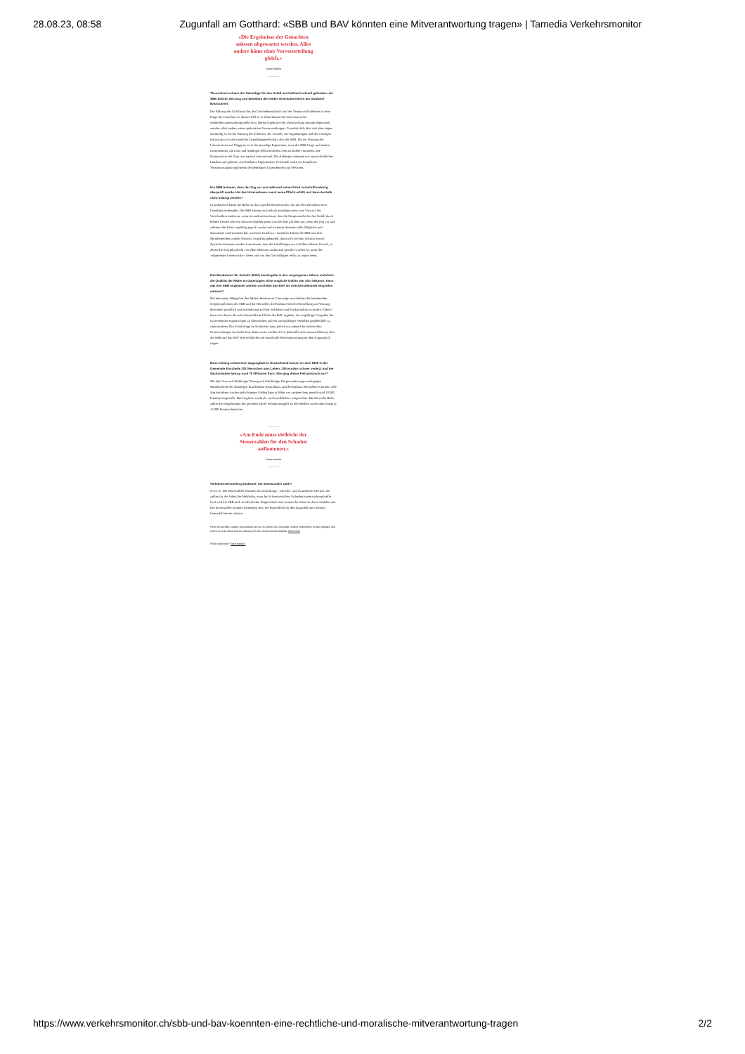28.08.23, 08:58 Zugunfall am Gotthard: «SBB und BAV könnten eine Mitverantwortung tragen» | Tamedia Verkehrsmonitor
«Die Ergebnisse der Gutachten müssen abgewartet werden. Alles andere käme einer Vorverurteilung gleich.»
Juana Vasella
Theoretisch scheint der Schuldige für den Unfall am Gotthard schnell gefunden: die SBB führten den Zug und betreiben die beiden Eisenbahnröhren am Gotthard-Basistunnel.
Die Klärung der Unfallursache, des Geschehensablaufs und der Verantwortlichkeiten ist eine Frage der Gutachter. In diesem Fall ist es federführend die Schweizerische Sicherheitsuntersuchungsstelle Sust. Deren Ergebnisse der Untersuchung müssen abgewartet werden, alles andere wären spekulative Vorverurteilungen. Grundsätzlich lässt sich aber sagen: Zuständig ist für die Wartung der Schienen, des Tunnels, der Signalanlagen und der sonstigen Infrastruktur ist die staatliche Eisenbahngesellschaft, also die SBB. Für die Wartung der Lokomotiven und Waggons ist es der jeweilige Eigentümer, etwa die SBB Cargo und andere Unternehmen, die Loks und Anhänger selbst betreiben oder an andere vermieten. Die Komposition des Zugs war typisch international: Die Anhänger stammen aus unterschiedlichen Ländern und gehören verschiedenen Eigentümern. Es besteht somit ein komplexes Verantwortungskonglomerat der beteiligten Unternehmen und Personen.
Die SBB betonen, dass der Zug vor und während seiner Fahrt vorschriftsmässig überprüft wurde. Hat das Unternehmen somit seine Pflicht erfüllt und kann deshalb nicht belangt werden?
Grundsätzlich haftet die Bahn für das typische Betriebsrisiko, das mit dem Betreiben einer Eisenbahn einhergeht. Die SBB können sich jedoch ausnahmsweise vom Vorwurf des Verschuldens entlasten, wenn sie nachweisen kann, dass die Hauptursache für den Unfall durch höhere Gewalt oder ein Drittverschulden gesetzt wurde. Das gilt aber nur, wenn der Zug vor und während der Fahrt sorgfältig geprüft wurde und sie damit ihrerseits alles Mögliche und Zumutbare unternommen hat, um einen Unfall zu vermeiden. Haben die SBB und ihre Mitarbeitenden in jeder Hinsicht sorgfältig gehandelt, dann trifft sie kein Schuldvorwurf. Zynische Stimmen würden formulieren, dass die Unfallfolgen nur in Fällen höherer Gewalt, in denen die Sorgfaltspflicht von allen Akteuren umfassend gewahrt worden ist, unter das «allgemeine Lebensrisiko» fielen und von den Geschädigten selbst zu tragen seien.
Das Bundesamt für Verkehr (BAV) bemängelte in den vergangenen Jahren mehrfach die Qualität der Räder an Güterzügen. Eine mögliche Gefahr war also bekannt. Kann das den SBB angelastet werden und hätte das BAV als Aufsichtsbehörde eingreifen müssen?
Die bekannten Mängel an den Rädern bestimmter Güterzüge verschärften die bestehenden Sorgfaltspflichten der SBB und der Hersteller, die Radsätze bei der Herstellung und Wartung besonders gründlich und aufmerksam auf ihre Sicherheit und Funktionalität zu prüfen. Ebenso kann sich daraus die aufsichtsrechtliche Pflicht des BAV ergeben, ein sorgfältiges Vorgehen der Unternehmen engmaschiger zu überwachen und ein unsorgfältiges Verhalten gegebenfalls zu sanktionieren. Die Schuldfrage im Konkreten kann jedoch nur anhand der technischen Untersuchungen durch die Sust beantwortet werden. Es ist jedenfalls nicht auszuschliessen, dass die SBB und das BAV eine rechtliche und moralische Mitverantwortung an dem Zugunglück tragen.
Beim bislang schwersten Zugunglück in Deutschland kamen im Juni 1998 in der Gemeinde Enschede 101 Menschen ums Leben, 105 wurden schwer verletzt und der Sachschaden betrug rund 75 Millionen Euro. Wie ging dieser Fall juristisch aus?
Mit dem Vorwurf fahrlässiger Tötung und fahrlässiger Körperverletzung wurde gegen Mitarbeitende des damaligen Bundesbahn-Zentralamts und des Radsatz-Herstellers ermittelt. Alle Strafverfahren wurden jedoch gegen Geldauflage in Höhe von umgerechnet jeweils rund 10 000 Franken eingestellt. Das Unglück wurde als «nicht aufklärbar» eingeordnet. Die Deutsche Bahn zahlte den Angehörigen der getöteten Opfer Schmerzensgeld. In den Medien wurde über knapp je 15 000 Franken berichtet.
«Am Ende muss vielleicht der Steuerzahlen für den Schaden aufkommen.»
Juana Vasella
Verfahrenseinstellung bedeutet: der Steuerzahler zahlt?
So ist es. Die Steuerzahler kommen für Ermittlungs-, Gerichts- und Gutachterkosten auf. Sie zahlen für die Arbeit der Behörden, etwa der Schweizerischen Sicherheitsuntersuchungsstelle. Und weil die SBB auch in öffentlicher Trägerschaft sind, kommt der Staat für deren Schäden auf. Die Steuerzahler könnten diejenigen sein, die letztendlich für den Zugunfall am Gotthard finanziell büssen müssen.
Peter Ilg hat BWL studiert und arbeitet seit gut 30 Jahren als Journalist. Zuletzt freiberuflich für den Spiegel, Zeit Online und die Neue Zürcher Zeitung mit dem Schwerpunkt Mobilität. Mehr Infos
Fehler gefunden? Jetzt melden.
https://www.verkehrsmonitor.ch/sbb-und-bav-koennten-eine-rechtliche-und-moralische-mitverantwortung-tragen 2/2